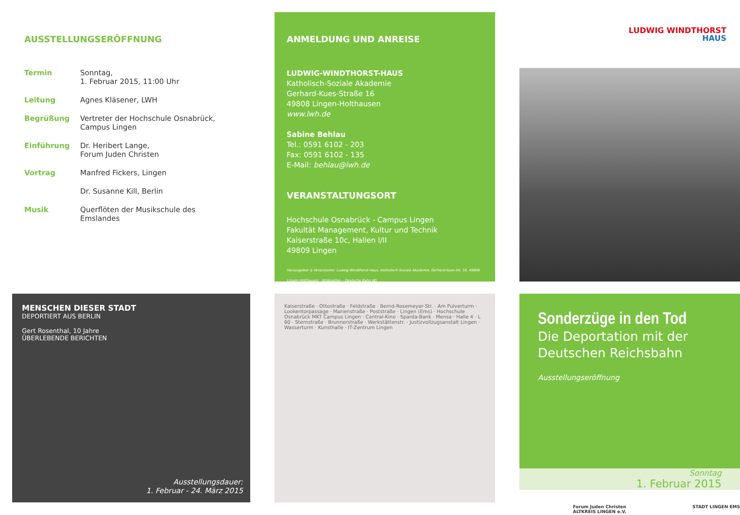LUDWIG WINDTHORST
HAUS
AUSSTELLUNGSERÖFFNUNG
| Termin | Sonntag, 1. Februar 2015, 11:00 Uhr |
| Leitung | Agnes Kläsener, LWH |
| Begrüßung | Vertreter der Hochschule Osnabrück, Campus Lingen |
| Einführung | Dr. Heribert Lange, Forum Juden Christen |
| Vortrag | Manfred Fickers, Lingen |
| | Dr. Susanne Kill, Berlin |
| Musik | Querflöten der Musikschule des Emslandes |
ANMELDUNG UND ANREISE
LUDWIG-WINDTHORST-HAUS
Katholisch-Soziale Akademie
Gerhard-Kues-Straße 16
49808 Lingen-Holthausen
www.lwh.de
Sabine Behlau
Tel.: 0591 6102 - 203
Fax: 0591 6102 - 135
E-Mail: behlau@lwh.de
VERANSTALTUNGSORT
Hochschule Osnabrück - Campus Lingen
Fakultät Management, Kultur und Technik
Kaiserstraße 10c, Hallen I/II
49809 Lingen
Herausgeber & Veranstalter: Ludwig-Windthorst-Haus, Katholisch-Soziale Akademie, Gerhard-Kues-Str. 16, 49808 Lingen-Holthausen · Bildquellen – Deutsche Bahn AG
MENSCHEN DIESER STADT
DEPORTIERT AUS BERLIN
Gert Rosenthal, 10 Jahre
ÜBERLEBENDE BERICHTEN
Ausstellungsdauer:
1. Februar - 24. März 2015
Kaiserstraße · Ottostraße · Feldstraße · Bernd-Rosemeyer-Str. · Am Pulverturm · Lookentorpassage · Marienstraße · Poststraße · Lingen (Ems) · Hochschule Osnabrück MKT Campus Lingen · Central-Kino · Sparda-Bank · Mensa · Halle 4 · L 60 · Sternstraße · Brunnerstraße · Werkstättenstr. · Justizvollzugsanstalt Lingen · Wasserturm · Kunsthalle · IT-Zentrum Lingen
Sonderzüge in den Tod
Die Deportation mit der
Deutschen Reichsbahn
Ausstellungseröffnung
Sonntag
1. Februar 2015
Forum Juden Christen
ALTKREIS LINGEN e.V. STADT LINGEN EMS